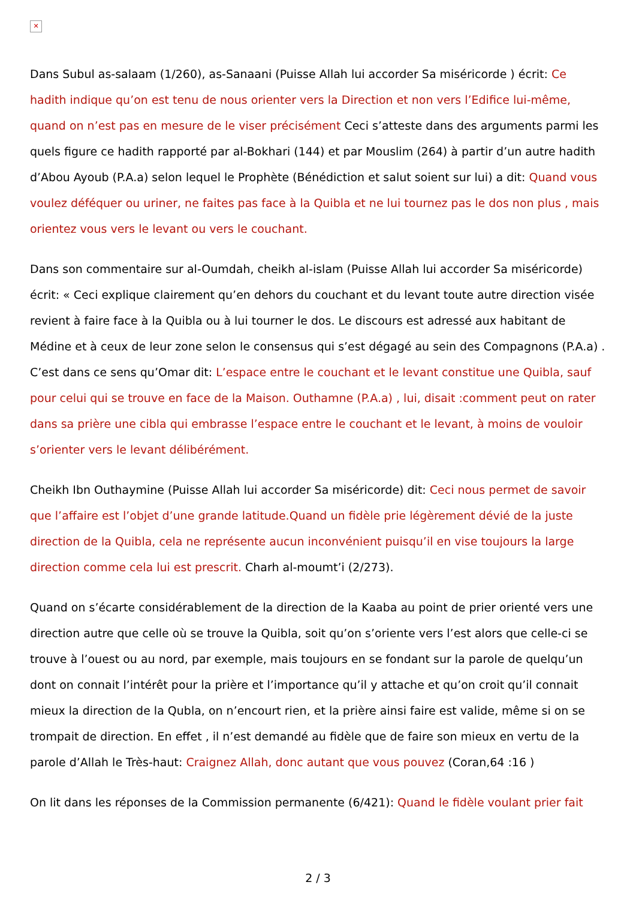✕
Dans Subul as-salaam (1/260), as-Sanaani (Puisse Allah lui accorder Sa miséricorde ) écrit: Ce hadith indique qu’on est tenu de nous orienter vers la Direction et non vers l’Edifice lui-même, quand on n’est pas en mesure de le viser précisément Ceci s’atteste dans des arguments parmi les quels figure ce hadith rapporté par al-Bokhari (144) et par Mouslim (264) à partir d’un autre hadith d’Abou Ayoub (P.A.a) selon lequel le Prophète (Bénédiction et salut soient sur lui) a dit: Quand vous voulez déféquer ou uriner, ne faites pas face à la Quibla et ne lui tournez pas le dos non plus , mais orientez vous vers le levant ou vers le couchant.
Dans son commentaire sur al-Oumdah, cheikh al-islam (Puisse Allah lui accorder Sa miséricorde) écrit: « Ceci explique clairement qu’en dehors du couchant et du levant toute autre direction visée revient à faire face à la Quibla ou à lui tourner le dos. Le discours est adressé aux habitant de Médine et à ceux de leur zone selon le consensus qui s’est dégagé au sein des Compagnons (P.A.a) . C’est dans ce sens qu’Omar dit: L’espace entre le couchant et le levant constitue une Quibla, sauf pour celui qui se trouve en face de la Maison. Outhamne (P.A.a) , lui, disait :comment peut on rater dans sa prière une cibla qui embrasse l’espace entre le couchant et le levant, à moins de vouloir s’orienter vers le levant délibérément.
Cheikh Ibn Outhaymine (Puisse Allah lui accorder Sa miséricorde) dit: Ceci nous permet de savoir que l’affaire est l’objet d’une grande latitude.Quand un fidèle prie légèrement dévié de la juste direction de la Quibla, cela ne représente aucun inconvénient puisqu’il en vise toujours la large direction comme cela lui est prescrit. Charh al-moumt’i (2/273).
Quand on s’écarte considérablement de la direction de la Kaaba au point de prier orienté vers une direction autre que celle où se trouve la Quibla, soit qu’on s’oriente vers l’est alors que celle-ci se trouve à l’ouest ou au nord, par exemple, mais toujours en se fondant sur la parole de quelqu’un dont on connait l’intérêt pour la prière et l’importance qu’il y attache et qu’on croit qu’il connait mieux la direction de la Qubla, on n’encourt rien, et la prière ainsi faire est valide, même si on se trompait de direction. En effet , il n’est demandé au fidèle que de faire son mieux en vertu de la parole d’Allah le Très-haut: Craignez Allah, donc autant que vous pouvez (Coran,64 :16 )
On lit dans les réponses de la Commission permanente (6/421): Quand le fidèle voulant prier fait
2 / 3